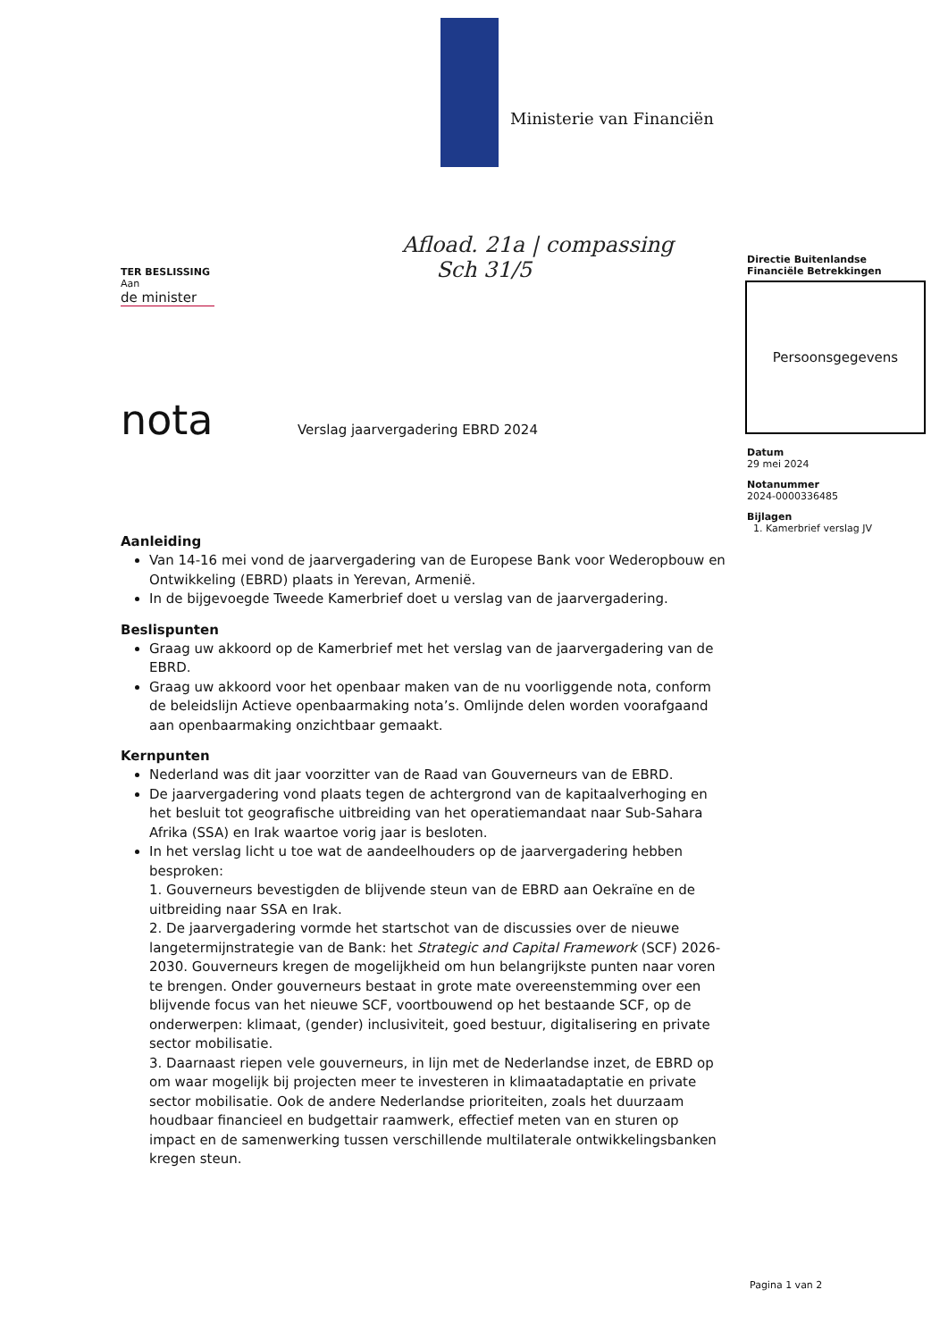Ministerie van Financiën
Afload. 21a | compassing
Sch 31/5
TER BESLISSING
Aan
de minister
nota Verslag jaarvergadering EBRD 2024
Aanleiding
Van 14-16 mei vond de jaarvergadering van de Europese Bank voor Wederopbouw en Ontwikkeling (EBRD) plaats in Yerevan, Armenië.
In de bijgevoegde Tweede Kamerbrief doet u verslag van de jaarvergadering.
Beslispunten
Graag uw akkoord op de Kamerbrief met het verslag van de jaarvergadering van de EBRD.
Graag uw akkoord voor het openbaar maken van de nu voorliggende nota, conform de beleidslijn Actieve openbaarmaking nota’s. Omlijnde delen worden voorafgaand aan openbaarmaking onzichtbaar gemaakt.
Kernpunten
Nederland was dit jaar voorzitter van de Raad van Gouverneurs van de EBRD.
De jaarvergadering vond plaats tegen de achtergrond van de kapitaalverhoging en het besluit tot geografische uitbreiding van het operatiemandaat naar Sub-Sahara Afrika (SSA) en Irak waartoe vorig jaar is besloten.
In het verslag licht u toe wat de aandeelhouders op de jaarvergadering hebben besproken:
1. Gouverneurs bevestigden de blijvende steun van de EBRD aan Oekraïne en de uitbreiding naar SSA en Irak.
2. De jaarvergadering vormde het startschot van de discussies over de nieuwe langetermijnstrategie van de Bank: het Strategic and Capital Framework (SCF) 2026-2030. Gouverneurs kregen de mogelijkheid om hun belangrijkste punten naar voren te brengen. Onder gouverneurs bestaat in grote mate overeenstemming over een blijvende focus van het nieuwe SCF, voortbouwend op het bestaande SCF, op de onderwerpen: klimaat, (gender) inclusiviteit, goed bestuur, digitalisering en private sector mobilisatie.
3. Daarnaast riepen vele gouverneurs, in lijn met de Nederlandse inzet, de EBRD op om waar mogelijk bij projecten meer te investeren in klimaatadaptatie en private sector mobilisatie. Ook de andere Nederlandse prioriteiten, zoals het duurzaam houdbaar financieel en budgettair raamwerk, effectief meten van en sturen op impact en de samenwerking tussen verschillende multilaterale ontwikkelingsbanken kregen steun.
Directie Buitenlandse Financiële Betrekkingen
Persoonsgegevens
Datum
29 mei 2024
Notanummer
2024-0000336485
Bijlagen
1. Kamerbrief verslag JV
Pagina 1 van 2